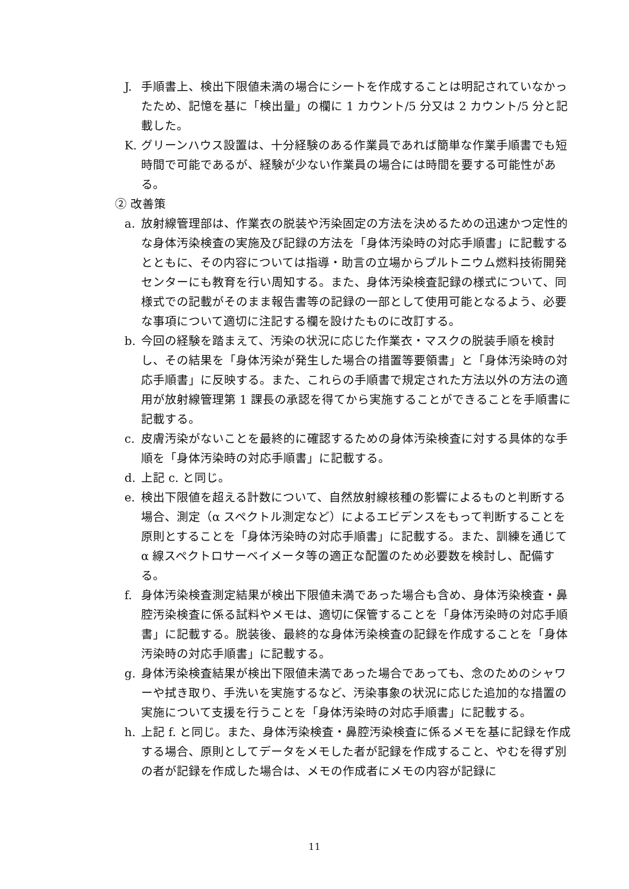J. 手順書上、検出下限値未満の場合にシートを作成することは明記されていなかったため、記憶を基に「検出量」の欄に 1 カウント/5 分又は 2 カウント/5 分と記載した。
K. グリーンハウス設置は、十分経験のある作業員であれば簡単な作業手順書でも短時間で可能であるが、経験が少ない作業員の場合には時間を要する可能性がある。
② 改善策
a. 放射線管理部は、作業衣の脱装や汚染固定の方法を決めるための迅速かつ定性的な身体汚染検査の実施及び記録の方法を「身体汚染時の対応手順書」に記載するとともに、その内容については指導・助言の立場からプルトニウム燃料技術開発センターにも教育を行い周知する。また、身体汚染検査記録の様式について、同様式での記載がそのまま報告書等の記録の一部として使用可能となるよう、必要な事項について適切に注記する欄を設けたものに改訂する。
b. 今回の経験を踏まえて、汚染の状況に応じた作業衣・マスクの脱装手順を検討し、その結果を「身体汚染が発生した場合の措置等要領書」と「身体汚染時の対応手順書」に反映する。また、これらの手順書で規定された方法以外の方法の適用が放射線管理第 1 課長の承認を得てから実施することができることを手順書に記載する。
c. 皮膚汚染がないことを最終的に確認するための身体汚染検査に対する具体的な手順を「身体汚染時の対応手順書」に記載する。
d. 上記 c. と同じ。
e. 検出下限値を超える計数について、自然放射線核種の影響によるものと判断する場合、測定（α スペクトル測定など）によるエビデンスをもって判断することを原則とすることを「身体汚染時の対応手順書」に記載する。また、訓練を通じて α 線スペクトロサーベイメータ等の適正な配置のため必要数を検討し、配備する。
f. 身体汚染検査測定結果が検出下限値未満であった場合も含め、身体汚染検査・鼻腔汚染検査に係る試料やメモは、適切に保管することを「身体汚染時の対応手順書」に記載する。脱装後、最終的な身体汚染検査の記録を作成することを「身体汚染時の対応手順書」に記載する。
g. 身体汚染検査結果が検出下限値未満であった場合であっても、念のためのシャワーや拭き取り、手洗いを実施するなど、汚染事象の状況に応じた追加的な措置の実施について支援を行うことを「身体汚染時の対応手順書」に記載する。
h. 上記 f. と同じ。また、身体汚染検査・鼻腔汚染検査に係るメモを基に記録を作成する場合、原則としてデータをメモした者が記録を作成すること、やむを得ず別の者が記録を作成した場合は、メモの作成者にメモの内容が記録に
11